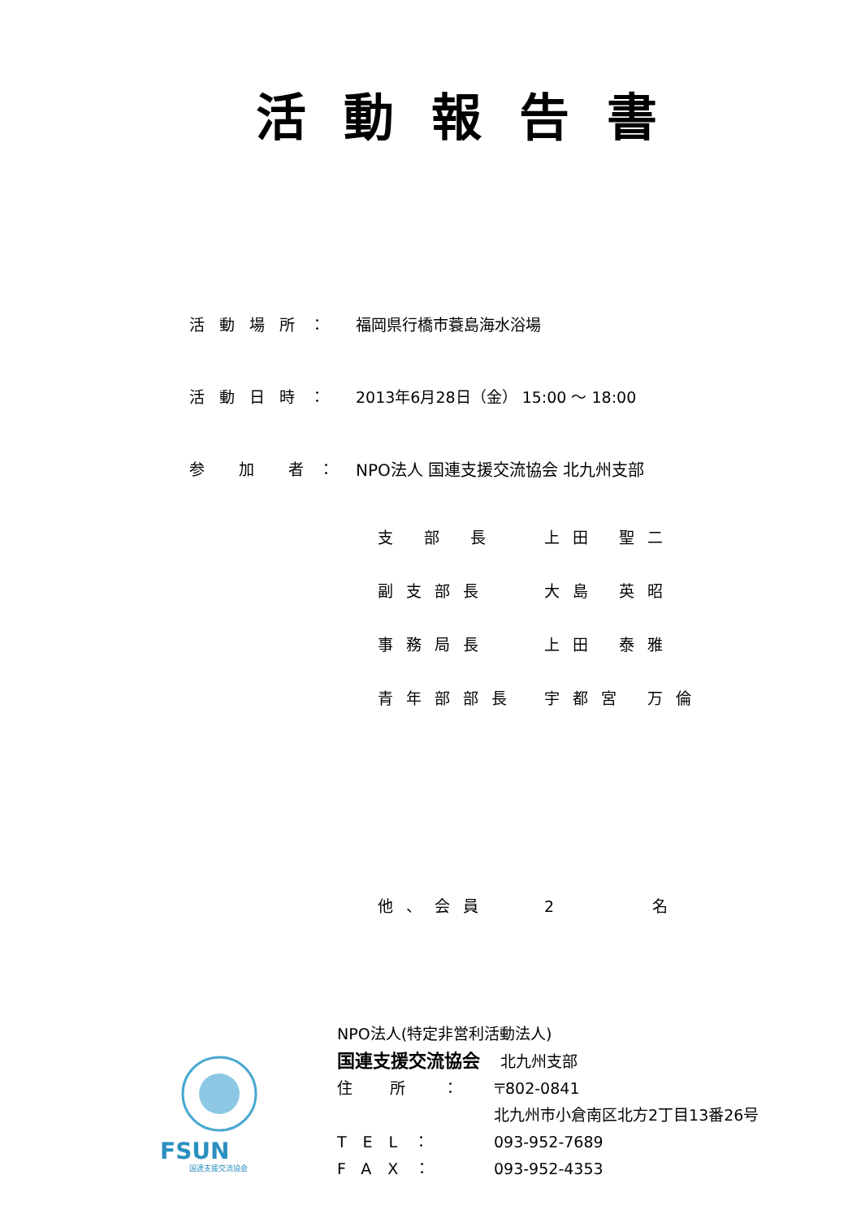活動報告書
活動場所： 福岡県行橋市蓑島海水浴場
活動日時： 2013年6月28日（金） 15:00 ～ 18:00
参 加 者：
NPO法人 国連支援交流協会 北九州支部
支 部 長 上田 聖二
副支部長 大島 英昭
事務局長 上田 泰雅
青年部部長 宇都宮 万倫
他、会員 2　　　名
FSUN
国連支援交流協会
NPO法人(特定非営利活動法人)
国連支援交流協会　 北九州支部
住 所 ： 〒802-0841
北九州市小倉南区北方2丁目13番26号
TEL： 093-952-7689
FAX： 093-952-4353